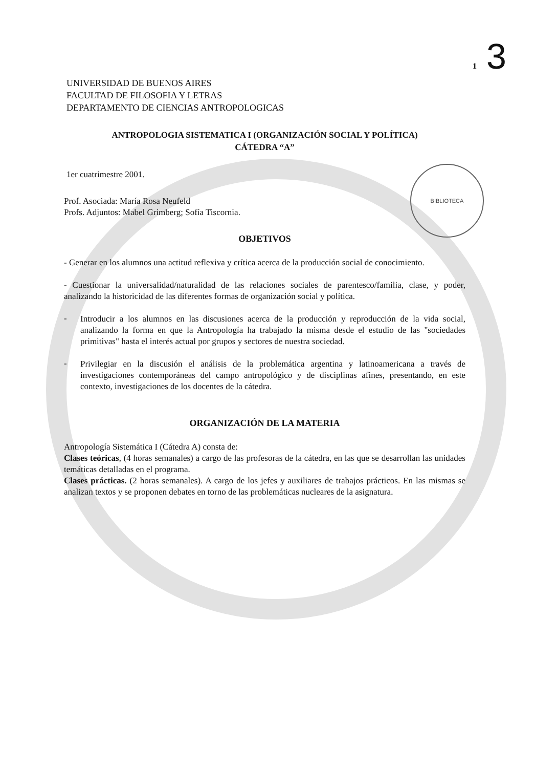BIBLIOTECA
1 3
UNIVERSIDAD DE BUENOS AIRES
FACULTAD DE FILOSOFIA Y LETRAS
DEPARTAMENTO DE CIENCIAS ANTROPOLOGICAS
ANTROPOLOGIA SISTEMATICA I (ORGANIZACIÓN SOCIAL Y POLÍTICA)
CÁTEDRA “A”
1er cuatrimestre 2001.
Prof. Asociada: María Rosa Neufeld
Profs. Adjuntos: Mabel Grimberg; Sofía Tiscornia.
OBJETIVOS
- Generar en los alumnos una actitud reflexiva y crítica acerca de la producción social de conocimiento.
- Cuestionar la universalidad/naturalidad de las relaciones sociales de parentesco/familia, clase, y poder, analizando la historicidad de las diferentes formas de organización social y política.
-
Introducir a los alumnos en las discusiones acerca de la producción y reproducción de la vida social, analizando la forma en que la Antropología ha trabajado la misma desde el estudio de las "sociedades primitivas" hasta el interés actual por grupos y sectores de nuestra sociedad.
-
Privilegiar en la discusión el análisis de la problemática argentina y latinoamericana a través de investigaciones contemporáneas del campo antropológico y de disciplinas afines, presentando, en este contexto, investigaciones de los docentes de la cátedra.
ORGANIZACIÓN DE LA MATERIA
Antropología Sistemática I (Cátedra A) consta de:
Clases teóricas, (4 horas semanales) a cargo de las profesoras de la cátedra, en las que se desarrollan las unidades temáticas detalladas en el programa.
Clases prácticas. (2 horas semanales). A cargo de los jefes y auxiliares de trabajos prácticos. En las mismas se analizan textos y se proponen debates en torno de las problemáticas nucleares de la asignatura.